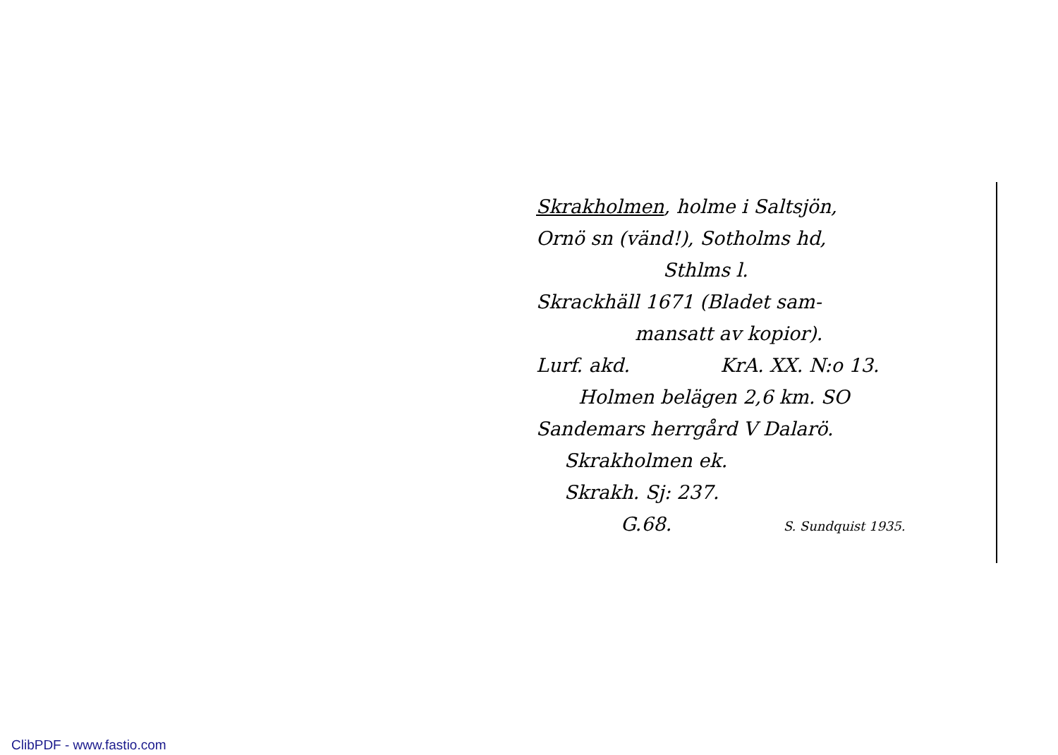Skrakholmen, holme i Saltsjön,
Ornö sn (vänd!), Sotholms hd,
Sthlms l.
Skrackhäll 1671 (Bladet sam-
mansatt av kopior).
Lurf. akd. KrA. XX. N:o 13.
Holmen belägen 2,6 km. SO
Sandemars herrgård V Dalarö.
Skrakholmen ek.
Skrakh. Sj: 237.
G.68. S. Sundquist 1935.
ClibPDF - www.fastio.com